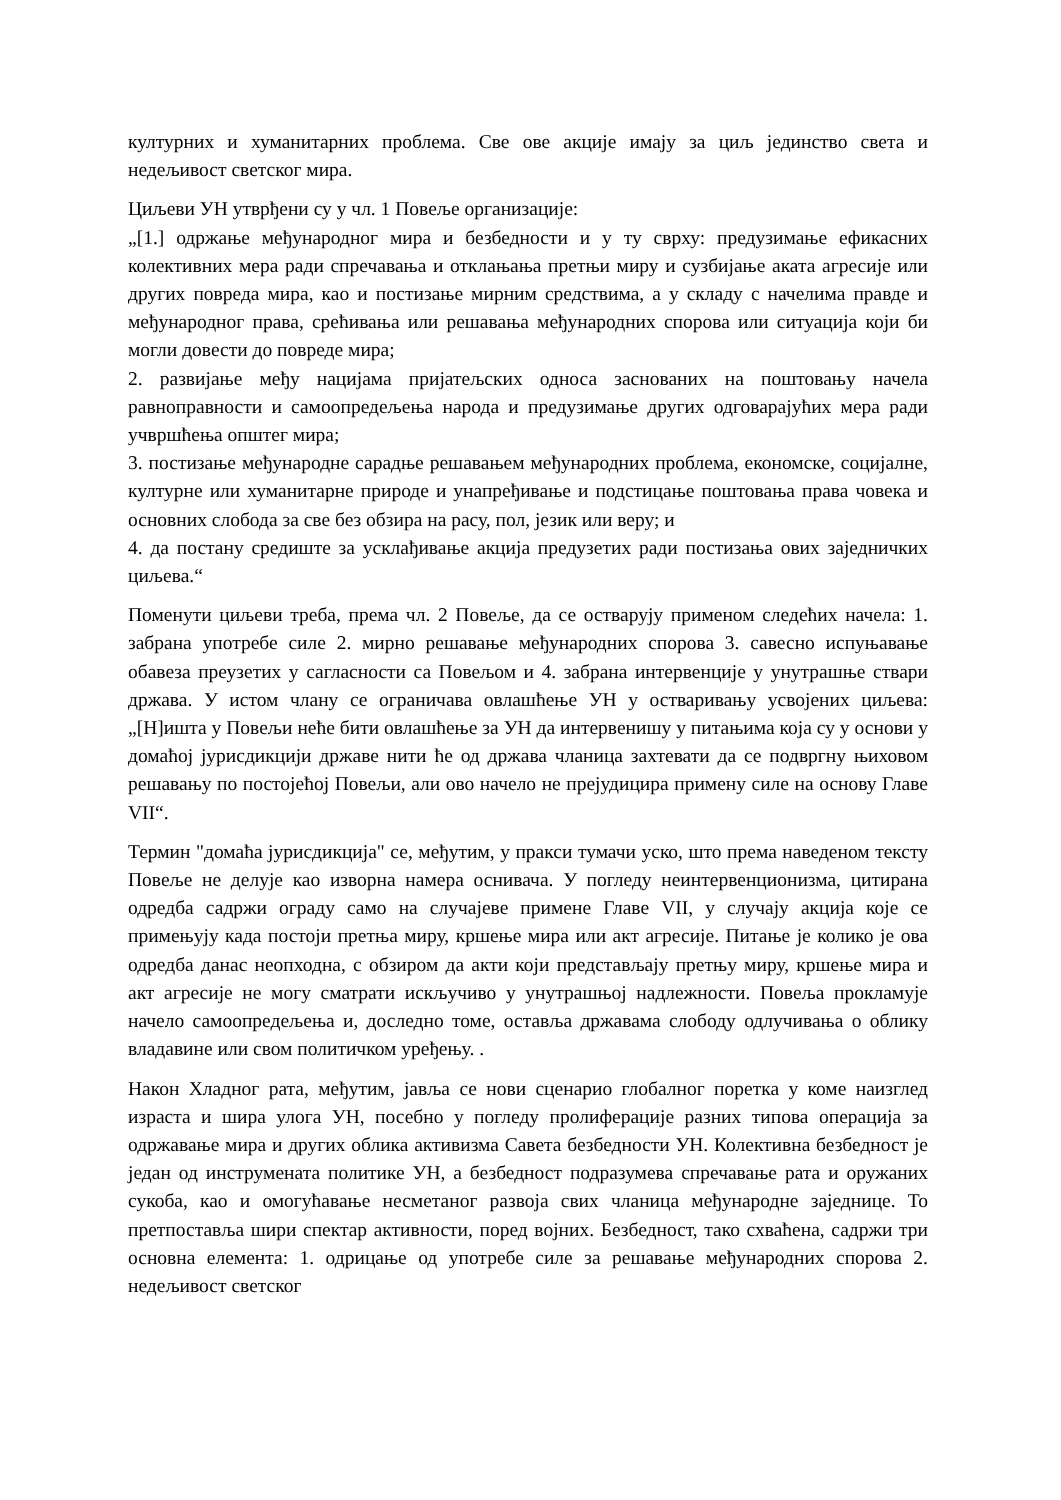културних и хуманитарних проблема. Све ове акције имају за циљ јединство света и недељивост светског мира.
Циљеви УН утврђени су у чл. 1 Повеље организације:
„[1.] одржање међународног мира и безбедности и у ту сврху: предузимање ефикасних колективних мера ради спречавања и отклањања претњи миру и сузбијање аката агресије или других повреда мира, као и постизање мирним средствима, а у складу с начелима правде и међународног права, срећивања или решавања међународних спорова или ситуација који би могли довести до повреде мира;
2. развијање међу нацијама пријатељских односа заснованих на поштовању начела равноправности и самоопредељења народа и предузимање других одговарајућих мера ради учвршћења општег мира;
3. постизање међународне сарадње решавањем међународних проблема, економске, социјалне, културне или хуманитарне природе и унапређивање и подстицање поштовања права човека и основних слобода за све без обзира на расу, пол, језик или веру; и
4. да постану средиште за усклађивање акција предузетих ради постизања ових заједничких циљева.“
Поменути циљеви треба, према чл. 2 Повеље, да се остварују применом следећих начела: 1. забрана употребе силе 2. мирно решавање међународних спорова 3. савесно испуњавање обавеза преузетих у сагласности са Повељом и 4. забрана интервенције у унутрашње ствари држава. У истом члану се ограничава овлашћење УН у остваривању усвојених циљева: „[Н]ишта у Повељи неће бити овлашћење за УН да интервенишу у питањима која су у основи у домаћој јурисдикцији државе нити ће од држава чланица захтевати да се подвргну њиховом решавању по постојећој Повељи, али ово начело не прејудицира примену силе на основу Главе VII“.
Термин "домаћа јурисдикција" се, међутим, у пракси тумачи уско, што према наведеном тексту Повеље не делује као изворна намера оснивача. У погледу неинтервенционизма, цитирана одредба садржи ограду само на случајеве примене Главе VII, у случају акција које се примењују када постоји претња миру, кршење мира или акт агресије. Питање је колико је ова одредба данас неопходна, с обзиром да акти који представљају претњу миру, кршење мира и акт агресије не могу сматрати искључиво у унутрашњој надлежности. Повеља прокламује начело самоопредељења и, доследно томе, оставља државама слободу одлучивања о облику владавине или свом политичком уређењу. .
Након Хладног рата, међутим, јавља се нови сценарио глобалног поретка у коме наизглед израста и шира улога УН, посебно у погледу пролиферације разних типова операција за одржавање мира и других облика активизма Савета безбедности УН. Колективна безбедност је један од инструмената политике УН, а безбедност подразумева спречавање рата и оружаних сукоба, као и омогућавање несметаног развоја свих чланица међународне заједнице. То претпоставља шири спектар активности, поред војних. Безбедност, тако схваћена, садржи три основна елемента: 1. одрицање од употребе силе за решавање међународних спорова 2. недељивост светског